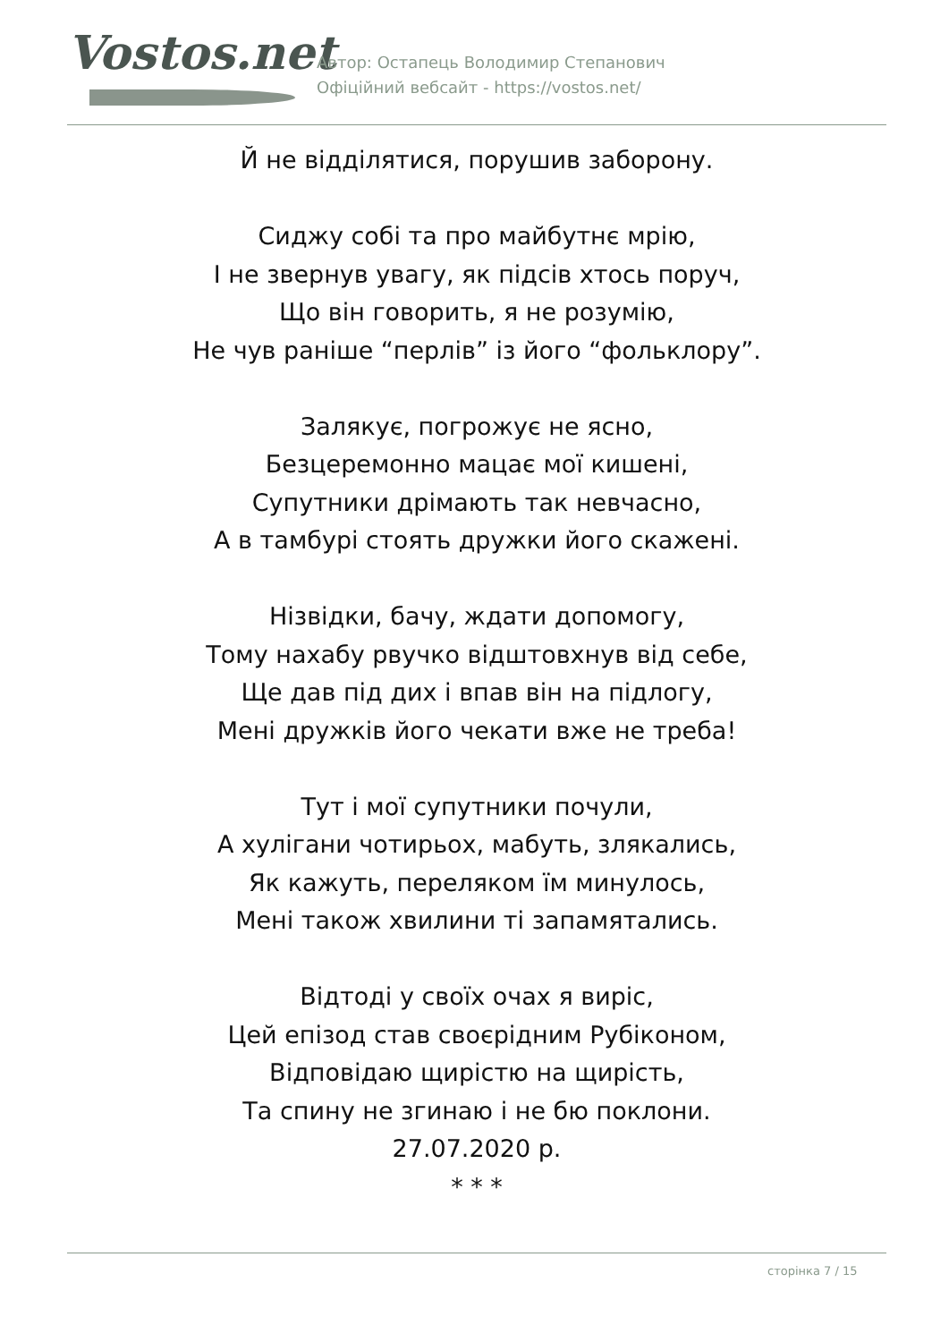Vostos.net
Автор: Остапець Володимир Степанович
Офіційний вебсайт - https://vostos.net/
Й не відділятися, порушив заборону.
Сиджу собі та про майбутнє мрію,
І не звернув увагу, як підсів хтось поруч,
Що він говорить, я не розумію,
Не чув раніше “перлів” із його “фольклору”.
Залякує, погрожує не ясно,
Безцеремонно мацає мої кишені,
Супутники дрімають так невчасно,
А в тамбурі стоять дружки його скажені.
Нізвідки, бачу, ждати допомогу,
Тому нахабу рвучко відштовхнув від себе,
Ще дав під дих і впав він на підлогу,
Мені дружків його чекати вже не треба!
Тут і мої супутники почули,
А хулігани чотирьох, мабуть, злякались,
Як кажуть, переляком їм минулось,
Мені також хвилини ті запамятались.
Відтоді у своїх очах я виріс,
Цей епізод став своєрідним Рубіконом,
Відповідаю щирістю на щирість,
Та спину не згинаю і не бю поклони.
27.07.2020 р.
* * *
сторінка 7 / 15